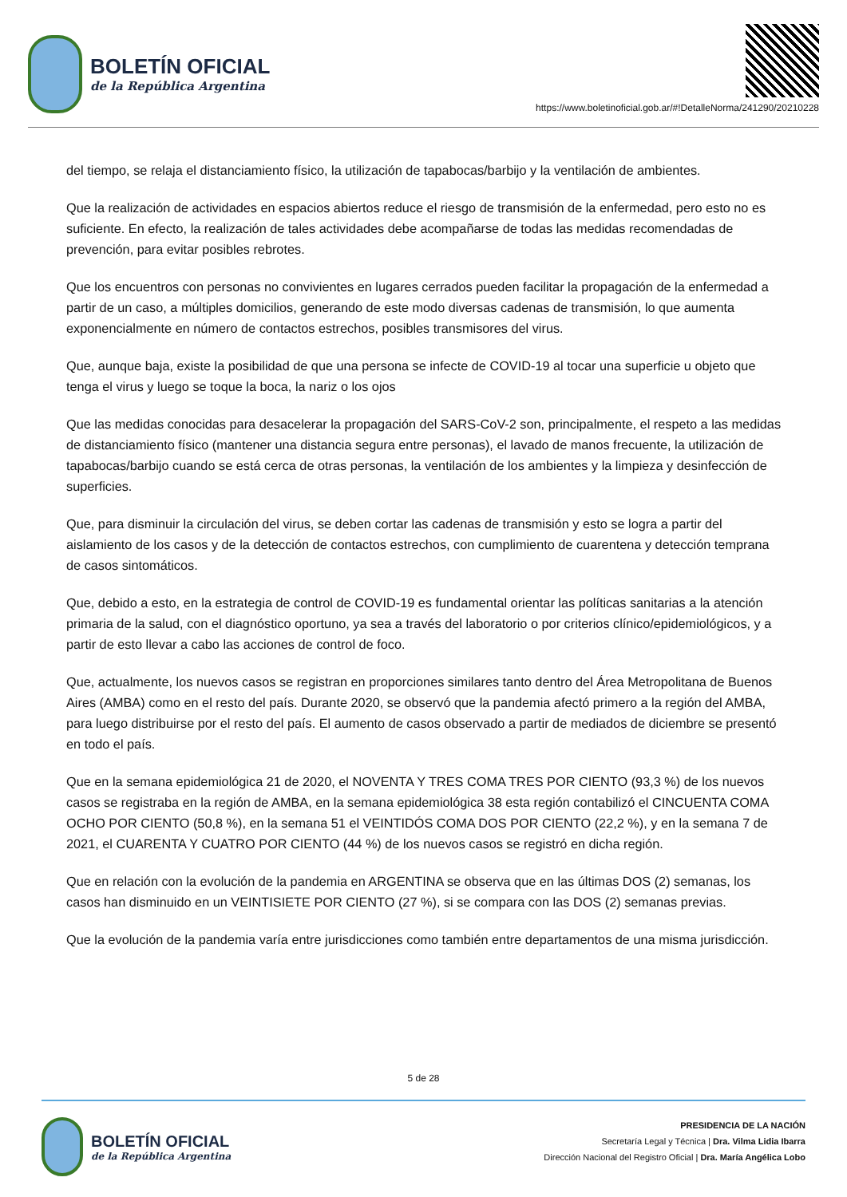BOLETÍN OFICIAL
de la República Argentina
https://www.boletinoficial.gob.ar/#!DetalleNorma/241290/20210228
del tiempo, se relaja el distanciamiento físico, la utilización de tapabocas/barbijo y la ventilación de ambientes.
Que la realización de actividades en espacios abiertos reduce el riesgo de transmisión de la enfermedad, pero esto no es suficiente. En efecto, la realización de tales actividades debe acompañarse de todas las medidas recomendadas de prevención, para evitar posibles rebrotes.
Que los encuentros con personas no convivientes en lugares cerrados pueden facilitar la propagación de la enfermedad a partir de un caso, a múltiples domicilios, generando de este modo diversas cadenas de transmisión, lo que aumenta exponencialmente en número de contactos estrechos, posibles transmisores del virus.
Que, aunque baja, existe la posibilidad de que una persona se infecte de COVID-19 al tocar una superficie u objeto que tenga el virus y luego se toque la boca, la nariz o los ojos
Que las medidas conocidas para desacelerar la propagación del SARS-CoV-2 son, principalmente, el respeto a las medidas de distanciamiento físico (mantener una distancia segura entre personas), el lavado de manos frecuente, la utilización de tapabocas/barbijo cuando se está cerca de otras personas, la ventilación de los ambientes y la limpieza y desinfección de superficies.
Que, para disminuir la circulación del virus, se deben cortar las cadenas de transmisión y esto se logra a partir del aislamiento de los casos y de la detección de contactos estrechos, con cumplimiento de cuarentena y detección temprana de casos sintomáticos.
Que, debido a esto, en la estrategia de control de COVID-19 es fundamental orientar las políticas sanitarias a la atención primaria de la salud, con el diagnóstico oportuno, ya sea a través del laboratorio o por criterios clínico/epidemiológicos, y a partir de esto llevar a cabo las acciones de control de foco.
Que, actualmente, los nuevos casos se registran en proporciones similares tanto dentro del Área Metropolitana de Buenos Aires (AMBA) como en el resto del país. Durante 2020, se observó que la pandemia afectó primero a la región del AMBA, para luego distribuirse por el resto del país. El aumento de casos observado a partir de mediados de diciembre se presentó en todo el país.
Que en la semana epidemiológica 21 de 2020, el NOVENTA Y TRES COMA TRES POR CIENTO (93,3 %) de los nuevos casos se registraba en la región de AMBA, en la semana epidemiológica 38 esta región contabilizó el CINCUENTA COMA OCHO POR CIENTO (50,8 %), en la semana 51 el VEINTIDÓS COMA DOS POR CIENTO (22,2 %), y en la semana 7 de 2021, el CUARENTA Y CUATRO POR CIENTO (44 %) de los nuevos casos se registró en dicha región.
Que en relación con la evolución de la pandemia en ARGENTINA se observa que en las últimas DOS (2) semanas, los casos han disminuido en un VEINTISIETE POR CIENTO (27 %), si se compara con las DOS (2) semanas previas.
Que la evolución de la pandemia varía entre jurisdicciones como también entre departamentos de una misma jurisdicción.
5 de 28
BOLETÍN OFICIAL
de la República Argentina
PRESIDENCIA DE LA NACIÓN
Secretaría Legal y Técnica | Dra. Vilma Lidia Ibarra
Dirección Nacional del Registro Oficial | Dra. María Angélica Lobo